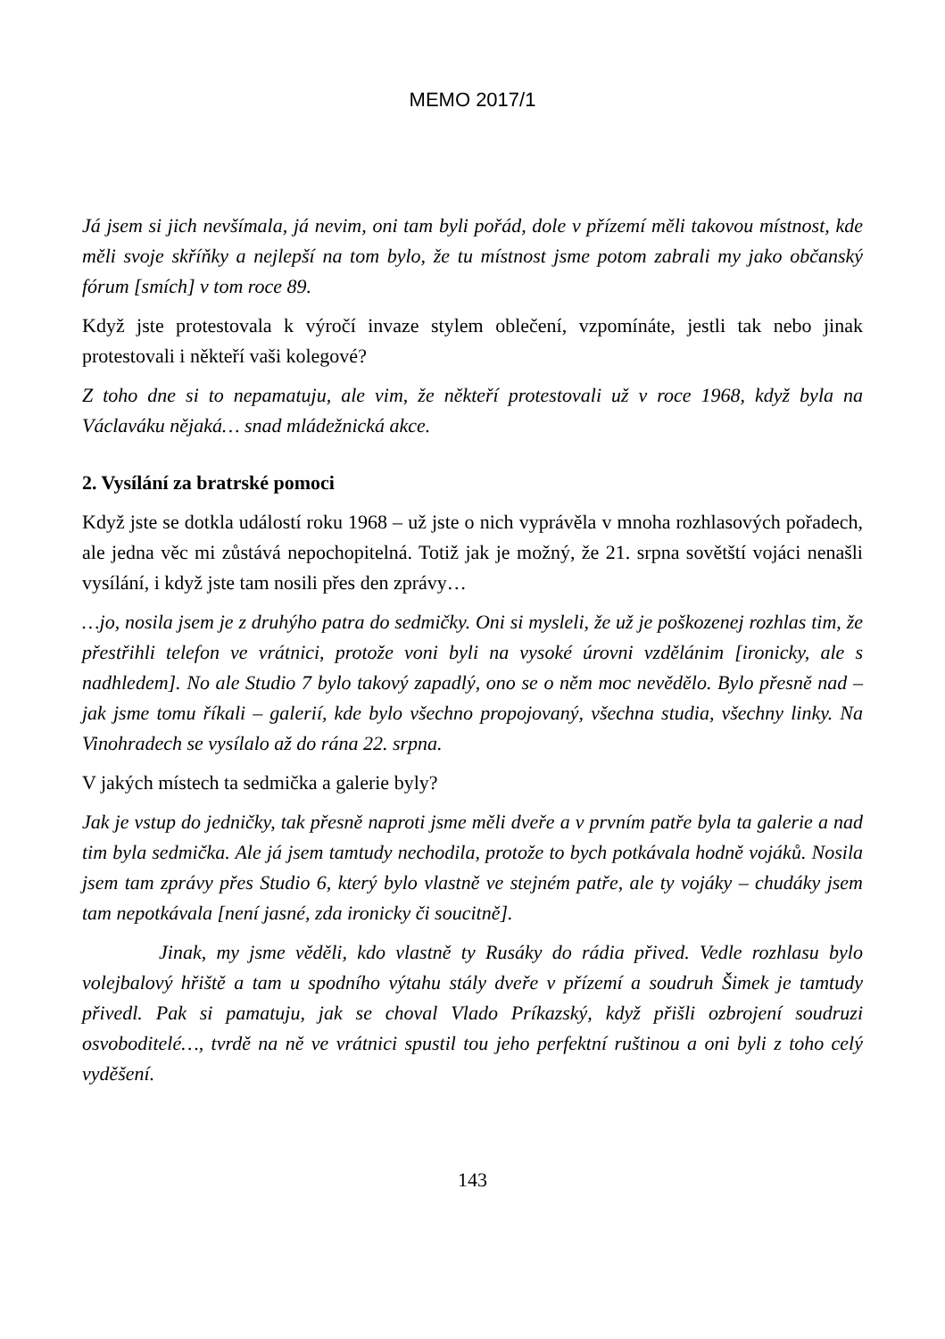MEMO 2017/1
Já jsem si jich nevšímala, já nevim, oni tam byli pořád, dole v přízemí měli takovou místnost, kde měli svoje skříňky a nejlepší na tom bylo, že tu místnost jsme potom zabrali my jako občanský fórum [smích] v tom roce 89.
Když jste protestovala k výročí invaze stylem oblečení, vzpomínáte, jestli tak nebo jinak protestovali i někteří vaši kolegové?
Z toho dne si to nepamatuju, ale vim, že někteří protestovali už v roce 1968, když byla na Václaváku nějaká… snad mládežnická akce.
2. Vysílání za bratrské pomoci
Když jste se dotkla událostí roku 1968 – už jste o nich vyprávěla v mnoha rozhlasových pořadech, ale jedna věc mi zůstává nepochopitelná. Totiž jak je možný, že 21. srpna sovětští vojáci nenašli vysílání, i když jste tam nosili přes den zprávy…
…jo, nosila jsem je z druhýho patra do sedmičky. Oni si mysleli, že už je poškozenej rozhlas tim, že přestřihli telefon ve vrátnici, protože voni byli na vysoké úrovni vzdělánim [ironicky, ale s nadhledem]. No ale Studio 7 bylo takový zapadlý, ono se o něm moc nevědělo. Bylo přesně nad – jak jsme tomu říkali – galerií, kde bylo všechno propojovaný, všechna studia, všechny linky. Na Vinohradech se vysílalo až do rána 22. srpna.
V jakých místech ta sedmička a galerie byly?
Jak je vstup do jedničky, tak přesně naproti jsme měli dveře a v prvním patře byla ta galerie a nad tim byla sedmička. Ale já jsem tamtudy nechodila, protože to bych potkávala hodně vojáků. Nosila jsem tam zprávy přes Studio 6, který bylo vlastně ve stejném patře, ale ty vojáky – chudáky jsem tam nepotkávala [není jasné, zda ironicky či soucitně].
Jinak, my jsme věděli, kdo vlastně ty Rusáky do rádia přived. Vedle rozhlasu bylo volejbalový hřiště a tam u spodního výtahu stály dveře v přízemí a soudruh Šimek je tamtudy přivedl. Pak si pamatuju, jak se choval Vlado Príkazský, když přišli ozbrojení soudruzi osvoboditelé…, tvrdě na ně ve vrátnici spustil tou jeho perfektní ruštinou a oni byli z toho celý vyděšení.
143